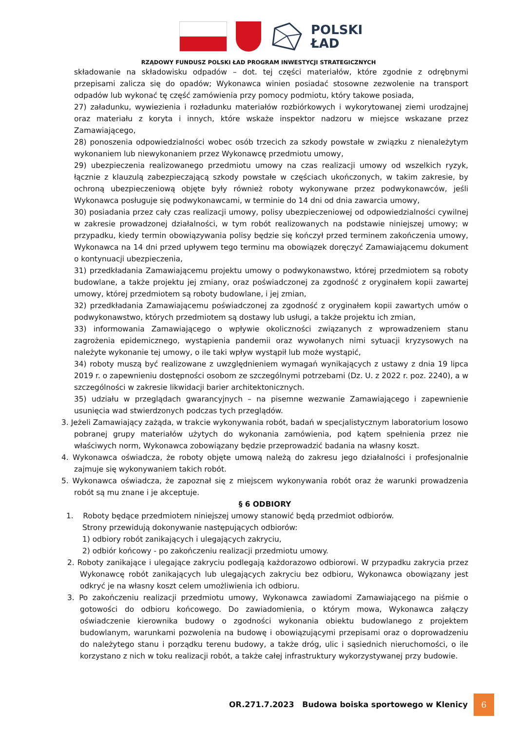POLSKI
ŁAD
RZĄDOWY FUNDUSZ POLSKI ŁAD PROGRAM INWESTYCJI STRATEGICZNYCH
składowanie na składowisku odpadów – dot. tej części materiałów, które zgodnie z odrębnymi przepisami zalicza się do opadów; Wykonawca winien posiadać stosowne zezwolenie na transport odpadów lub wykonać tę część zamówienia przy pomocy podmiotu, który takowe posiada,
27) załadunku, wywiezienia i rozładunku materiałów rozbiórkowych i wykorytowanej ziemi urodzajnej oraz materiału z koryta i innych, które wskaże inspektor nadzoru w miejsce wskazane przez Zamawiającego,
28) ponoszenia odpowiedzialności wobec osób trzecich za szkody powstałe w związku z nienależytym wykonaniem lub niewykonaniem przez Wykonawcę przedmiotu umowy,
29) ubezpieczenia realizowanego przedmiotu umowy na czas realizacji umowy od wszelkich ryzyk, łącznie z klauzulą zabezpieczającą szkody powstałe w częściach ukończonych, w takim zakresie, by ochroną ubezpieczeniową objęte były również roboty wykonywane przez podwykonawców, jeśli Wykonawca posługuje się podwykonawcami, w terminie do 14 dni od dnia zawarcia umowy,
30) posiadania przez cały czas realizacji umowy, polisy ubezpieczeniowej od odpowiedzialności cywilnej w zakresie prowadzonej działalności, w tym robót realizowanych na podstawie niniejszej umowy; w przypadku, kiedy termin obowiązywania polisy będzie się kończył przed terminem zakończenia umowy, Wykonawca na 14 dni przed upływem tego terminu ma obowiązek doręczyć Zamawiającemu dokument o kontynuacji ubezpieczenia,
31) przedkładania Zamawiającemu projektu umowy o podwykonawstwo, której przedmiotem są roboty budowlane, a także projektu jej zmiany, oraz poświadczonej za zgodność z oryginałem kopii zawartej umowy, której przedmiotem są roboty budowlane, i jej zmian,
32) przedkładania Zamawiającemu poświadczonej za zgodność z oryginałem kopii zawartych umów o podwykonawstwo, których przedmiotem są dostawy lub usługi, a także projektu ich zmian,
33) informowania Zamawiającego o wpływie okoliczności związanych z wprowadzeniem stanu zagrożenia epidemicznego, wystąpienia pandemii oraz wywołanych nimi sytuacji kryzysowych na należyte wykonanie tej umowy, o ile taki wpływ wystąpił lub może wystąpić,
34) roboty muszą być realizowane z uwzględnieniem wymagań wynikających z ustawy z dnia 19 lipca 2019 r. o zapewnieniu dostępności osobom ze szczególnymi potrzebami (Dz. U. z 2022 r. poz. 2240), a w szczególności w zakresie likwidacji barier architektonicznych.
35) udziału w przeglądach gwarancyjnych – na pisemne wezwanie Zamawiającego i zapewnienie usunięcia wad stwierdzonych podczas tych przeglądów.
3. Jeżeli Zamawiający zażąda, w trakcie wykonywania robót, badań w specjalistycznym laboratorium losowo pobranej grupy materiałów użytych do wykonania zamówienia, pod kątem spełnienia przez nie właściwych norm, Wykonawca zobowiązany będzie przeprowadzić badania na własny koszt.
4. Wykonawca oświadcza, że roboty objęte umową należą do zakresu jego działalności i profesjonalnie zajmuje się wykonywaniem takich robót.
5. Wykonawca oświadcza, że zapoznał się z miejscem wykonywania robót oraz że warunki prowadzenia robót są mu znane i je akceptuje.
§ 6 ODBIORY
1. Roboty będące przedmiotem niniejszej umowy stanowić będą przedmiot odbiorów.
Strony przewidują dokonywanie następujących odbiorów:
1) odbiory robót zanikających i ulegających zakryciu,
2) odbiór końcowy - po zakończeniu realizacji przedmiotu umowy.
2. Roboty zanikające i ulegające zakryciu podlegają każdorazowo odbiorowi. W przypadku zakrycia przez Wykonawcę robót zanikających lub ulegających zakryciu bez odbioru, Wykonawca obowiązany jest odkryć je na własny koszt celem umożliwienia ich odbioru.
3. Po zakończeniu realizacji przedmiotu umowy, Wykonawca zawiadomi Zamawiającego na piśmie o gotowości do odbioru końcowego. Do zawiadomienia, o którym mowa, Wykonawca załączy oświadczenie kierownika budowy o zgodności wykonania obiektu budowlanego z projektem budowlanym, warunkami pozwolenia na budowę i obowiązującymi przepisami oraz o doprowadzeniu do należytego stanu i porządku terenu budowy, a także dróg, ulic i sąsiednich nieruchomości, o ile korzystano z nich w toku realizacji robót, a także całej infrastruktury wykorzystywanej przy budowie.
OR.271.7.2023 Budowa boiska sportowego w Klenicy 6